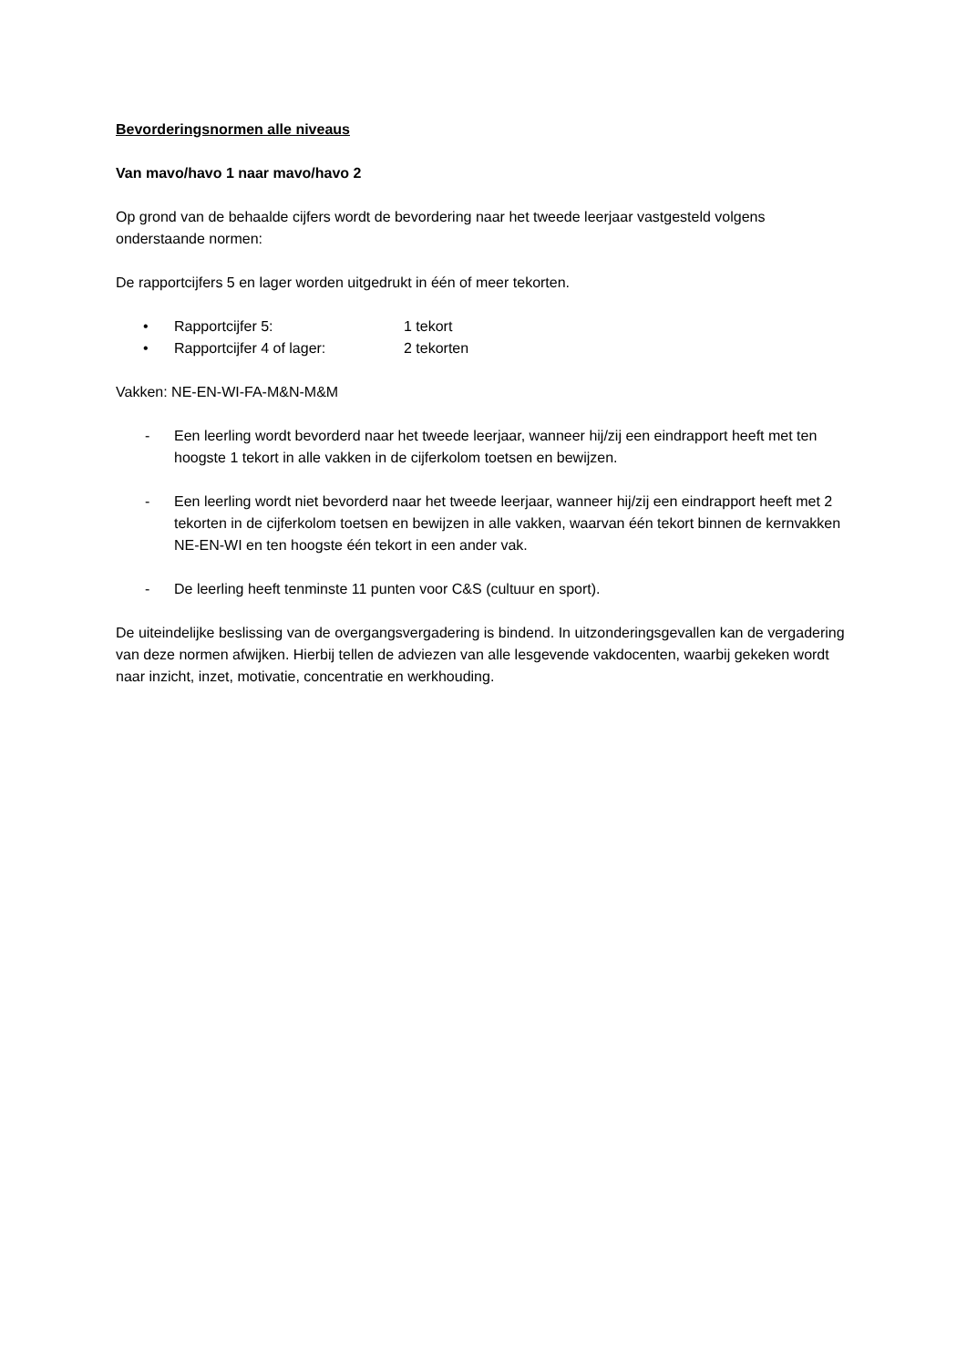Bevorderingsnormen alle niveaus
Van mavo/havo 1 naar mavo/havo 2
Op grond van de behaalde cijfers wordt de bevordering naar het tweede leerjaar vastgesteld volgens onderstaande normen:
De rapportcijfers 5 en lager worden uitgedrukt in één of meer tekorten.
• Rapportcijfer 5: 1 tekort
• Rapportcijfer 4 of lager: 2 tekorten
Vakken: NE-EN-WI-FA-M&N-M&M
- Een leerling wordt bevorderd naar het tweede leerjaar, wanneer hij/zij een eindrapport heeft met ten hoogste 1 tekort in alle vakken in de cijferkolom toetsen en bewijzen.
- Een leerling wordt niet bevorderd naar het tweede leerjaar, wanneer hij/zij een eindrapport heeft met 2 tekorten in de cijferkolom toetsen en bewijzen in alle vakken, waarvan één tekort binnen de kernvakken NE-EN-WI en ten hoogste één tekort in een ander vak.
- De leerling heeft tenminste 11 punten voor C&S (cultuur en sport).
De uiteindelijke beslissing van de overgangsvergadering is bindend. In uitzonderingsgevallen kan de vergadering van deze normen afwijken. Hierbij tellen de adviezen van alle lesgevende vakdocenten, waarbij gekeken wordt naar inzicht, inzet, motivatie, concentratie en werkhouding.